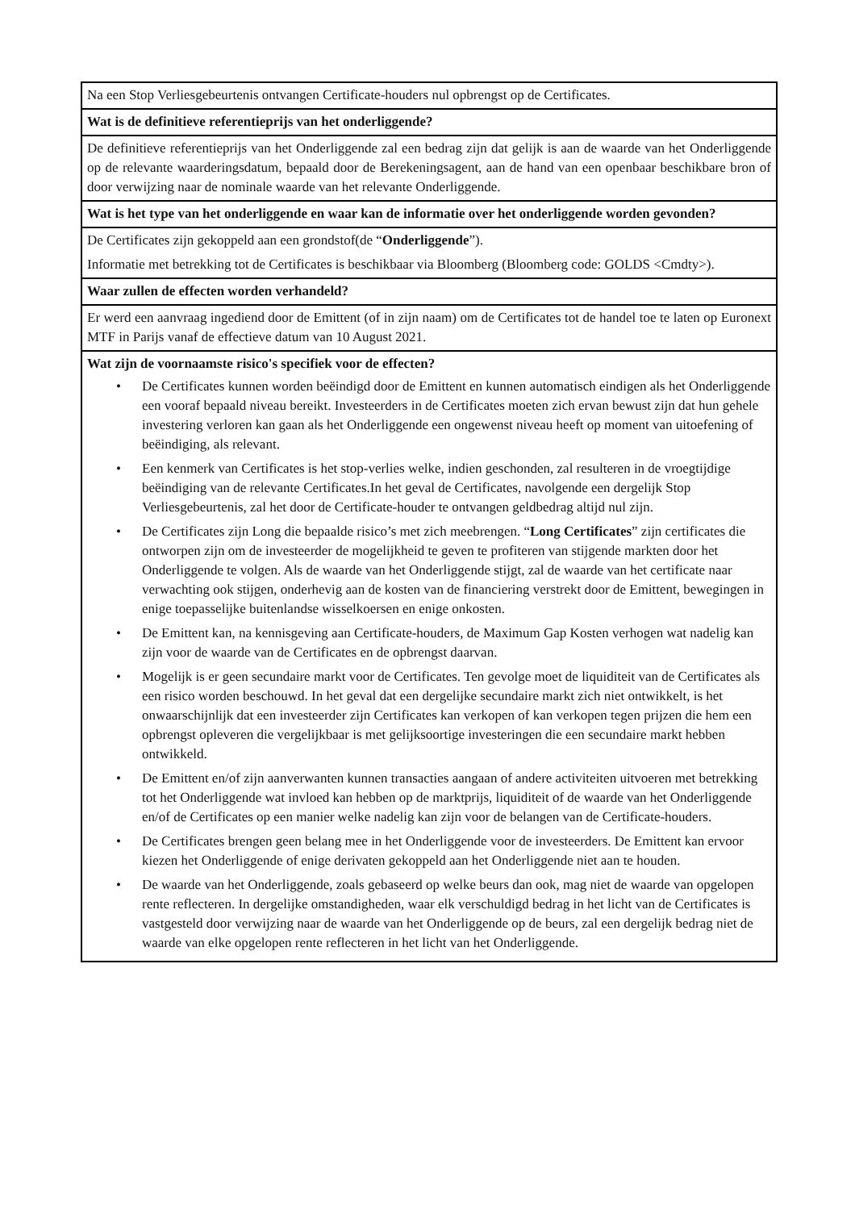Na een Stop Verliesgebeurtenis ontvangen Certificate-houders nul opbrengst op de Certificates.
Wat is de definitieve referentieprijs van het onderliggende?
De definitieve referentieprijs van het Onderliggende zal een bedrag zijn dat gelijk is aan de waarde van het Onderliggende op de relevante waarderingsdatum, bepaald door de Berekeningsagent, aan de hand van een openbaar beschikbare bron of door verwijzing naar de nominale waarde van het relevante Onderliggende.
Wat is het type van het onderliggende en waar kan de informatie over het onderliggende worden gevonden?
De Certificates zijn gekoppeld aan een grondstof(de “Onderliggende”).
Informatie met betrekking tot de Certificates is beschikbaar via Bloomberg (Bloomberg code: GOLDS <Cmdty>).
Waar zullen de effecten worden verhandeld?
Er werd een aanvraag ingediend door de Emittent (of in zijn naam) om de Certificates tot de handel toe te laten op Euronext MTF in Parijs vanaf de effectieve datum van 10 August 2021.
Wat zijn de voornaamste risico's specifiek voor de effecten?
• De Certificates kunnen worden beëindigd door de Emittent en kunnen automatisch eindigen als het Onderliggende een vooraf bepaald niveau bereikt. Investeerders in de Certificates moeten zich ervan bewust zijn dat hun gehele investering verloren kan gaan als het Onderliggende een ongewenst niveau heeft op moment van uitoefening of beëindiging, als relevant.
• Een kenmerk van Certificates is het stop-verlies welke, indien geschonden, zal resulteren in de vroegtijdige beëindiging van de relevante Certificates.In het geval de Certificates, navolgende een dergelijk Stop Verliesgebeurtenis, zal het door de Certificate-houder te ontvangen geldbedrag altijd nul zijn.
• De Certificates zijn Long die bepaalde risico’s met zich meebrengen. “Long Certificates” zijn certificates die ontworpen zijn om de investeerder de mogelijkheid te geven te profiteren van stijgende markten door het Onderliggende te volgen. Als de waarde van het Onderliggende stijgt, zal de waarde van het certificate naar verwachting ook stijgen, onderhevig aan de kosten van de financiering verstrekt door de Emittent, bewegingen in enige toepasselijke buitenlandse wisselkoersen en enige onkosten.
• De Emittent kan, na kennisgeving aan Certificate-houders, de Maximum Gap Kosten verhogen wat nadelig kan zijn voor de waarde van de Certificates en de opbrengst daarvan.
• Mogelijk is er geen secundaire markt voor de Certificates. Ten gevolge moet de liquiditeit van de Certificates als een risico worden beschouwd. In het geval dat een dergelijke secundaire markt zich niet ontwikkelt, is het onwaarschijnlijk dat een investeerder zijn Certificates kan verkopen of kan verkopen tegen prijzen die hem een opbrengst opleveren die vergelijkbaar is met gelijksoortige investeringen die een secundaire markt hebben ontwikkeld.
• De Emittent en/of zijn aanverwanten kunnen transacties aangaan of andere activiteiten uitvoeren met betrekking tot het Onderliggende wat invloed kan hebben op de marktprijs, liquiditeit of de waarde van het Onderliggende en/of de Certificates op een manier welke nadelig kan zijn voor de belangen van de Certificate-houders.
• De Certificates brengen geen belang mee in het Onderliggende voor de investeerders. De Emittent kan ervoor kiezen het Onderliggende of enige derivaten gekoppeld aan het Onderliggende niet aan te houden.
• De waarde van het Onderliggende, zoals gebaseerd op welke beurs dan ook, mag niet de waarde van opgelopen rente reflecteren. In dergelijke omstandigheden, waar elk verschuldigd bedrag in het licht van de Certificates is vastgesteld door verwijzing naar de waarde van het Onderliggende op de beurs, zal een dergelijk bedrag niet de waarde van elke opgelopen rente reflecteren in het licht van het Onderliggende.